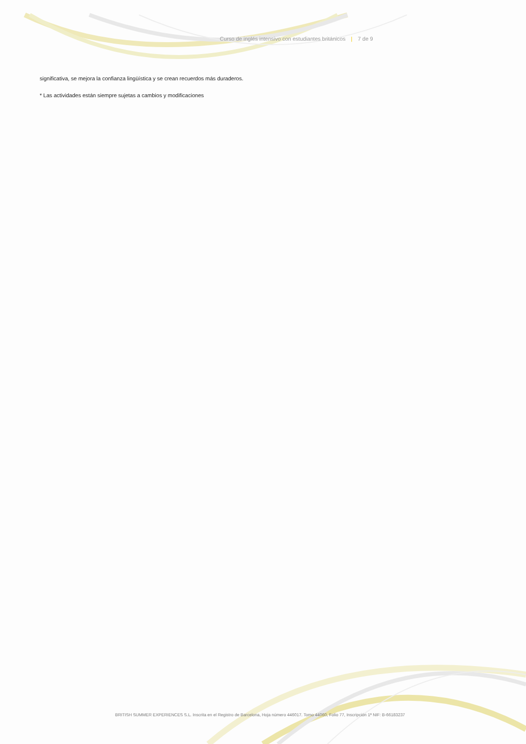Curso de inglés intensivo con estudiantes británicos | 7 de 9
significativa, se mejora la confianza lingüística y se crean recuerdos más duraderos.
* Las actividades están siempre sujetas a cambios y modificaciones
BRITISH SUMMER EXPERIENCES S.L. Inscrita en el Registro de Barcelona, Hoja número 446017. Tomo 44060, Folio 77, Inscripción 1ª NIF: B-66183237